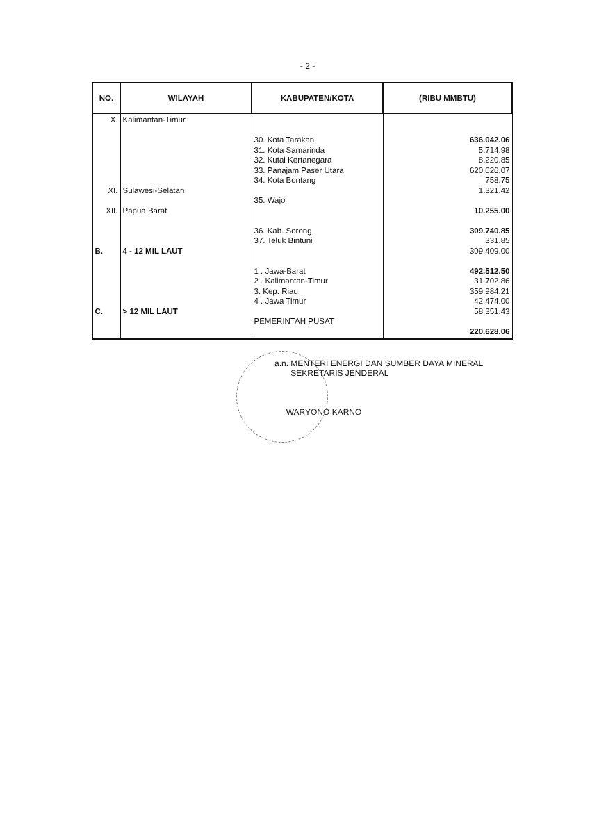- 2 -
| NO. | WILAYAH | KABUPATEN/KOTA | (RIBU MMBTU) |
| --- | --- | --- | --- |
| X. XI. XII. B. C. | Kalimantan-Timur Sulawesi-Selatan Papua Barat 4 - 12 MIL LAUT > 12 MIL LAUT | 30. Kota Tarakan 31. Kota Samarinda 32. Kutai Kertanegara 33. Panajam Paser Utara 34. Kota Bontang 35. Wajo 36. Kab. Sorong 37. Teluk Bintuni 1 . Jawa-Barat 2 . Kalimantan-Timur 3. Kep. Riau 4 . Jawa Timur PEMERINTAH PUSAT | 636.042.06 5.714.98 8.220.85 620.026.07 758.75 1.321.42 10.255.00 309.740.85 331.85 309.409.00 492.512.50 31.702.86 359.984.21 42.474.00 58.351.43 220.628.06 |
a.n. MENTERI ENERGI DAN SUMBER DAYA MINERAL
SEKRETARIS JENDERAL
WARYONO KARNO